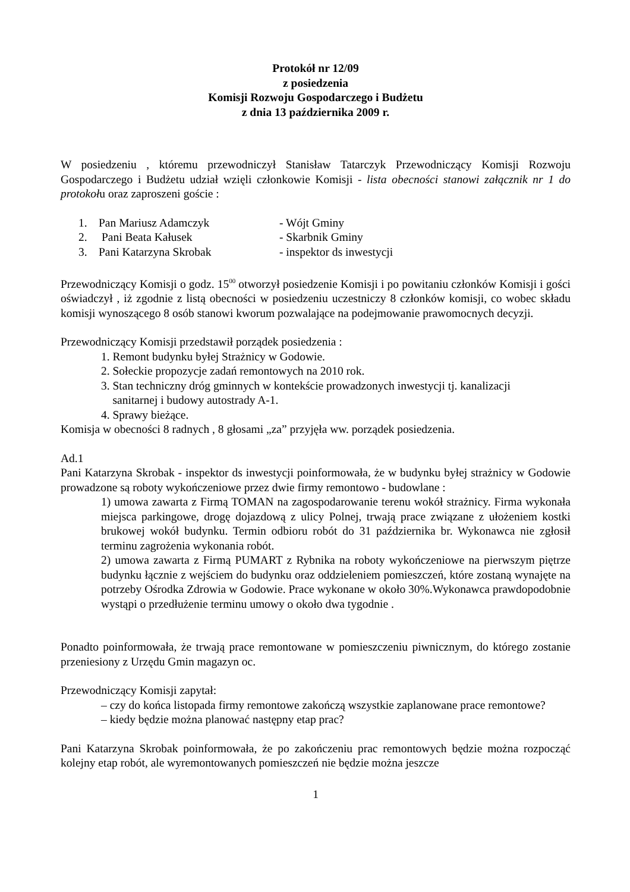Protokół nr 12/09
z posiedzenia
Komisji Rozwoju Gospodarczego i Budżetu
z dnia 13 października 2009 r.
W posiedzeniu , któremu przewodniczył Stanisław Tatarczyk Przewodniczący Komisji Rozwoju Gospodarczego i Budżetu udział wzięli członkowie Komisji - lista obecności stanowi załącznik nr 1 do protokołu oraz zaproszeni goście :
| 1. | Pan Mariusz Adamczyk | - Wójt Gminy |
| 2. | Pani Beata Kałusek | - Skarbnik Gminy |
| 3. | Pani Katarzyna Skrobak | - inspektor ds inwestycji |
Przewodniczący Komisji o godz. 15<sup>00</sup> otworzył posiedzenie Komisji i po powitaniu członków Komisji i gości oświadczył , iż zgodnie z listą obecności w posiedzeniu uczestniczy 8 członków komisji, co wobec składu komisji wynoszącego 8 osób stanowi kworum pozwalające na podejmowanie prawomocnych decyzji.
Przewodniczący Komisji przedstawił porządek posiedzenia :
1. Remont budynku byłej Strażnicy w Godowie.
2. Sołeckie propozycje zadań remontowych na 2010 rok.
3. Stan techniczny dróg gminnych w kontekście prowadzonych inwestycji tj. kanalizacji
sanitarnej i budowy autostrady A-1.
4. Sprawy bieżące.
Komisja w obecności 8 radnych , 8 głosami „za” przyjęła ww. porządek posiedzenia.
Ad.1
Pani Katarzyna Skrobak - inspektor ds inwestycji poinformowała, że w budynku byłej strażnicy w Godowie prowadzone są roboty wykończeniowe przez dwie firmy remontowo - budowlane :
1) umowa zawarta z Firmą TOMAN na zagospodarowanie terenu wokół strażnicy. Firma wykonała miejsca parkingowe, drogę dojazdową z ulicy Polnej, trwają prace związane z ułożeniem kostki brukowej wokół budynku. Termin odbioru robót do 31 października br. Wykonawca nie zgłosił terminu zagrożenia wykonania robót.
2) umowa zawarta z Firmą PUMART z Rybnika na roboty wykończeniowe na pierwszym piętrze budynku łącznie z wejściem do budynku oraz oddzieleniem pomieszczeń, które zostaną wynajęte na potrzeby Ośrodka Zdrowia w Godowie. Prace wykonane w około 30%.Wykonawca prawdopodobnie wystąpi o przedłużenie terminu umowy o około dwa tygodnie .
Ponadto poinformowała, że trwają prace remontowane w pomieszczeniu piwnicznym, do którego zostanie przeniesiony z Urzędu Gmin magazyn oc.
Przewodniczący Komisji zapytał:
– czy do końca listopada firmy remontowe zakończą wszystkie zaplanowane prace remontowe?
– kiedy będzie można planować następny etap prac?
Pani Katarzyna Skrobak poinformowała, że po zakończeniu prac remontowych będzie można rozpocząć kolejny etap robót, ale wyremontowanych pomieszczeń nie będzie można jeszcze
1